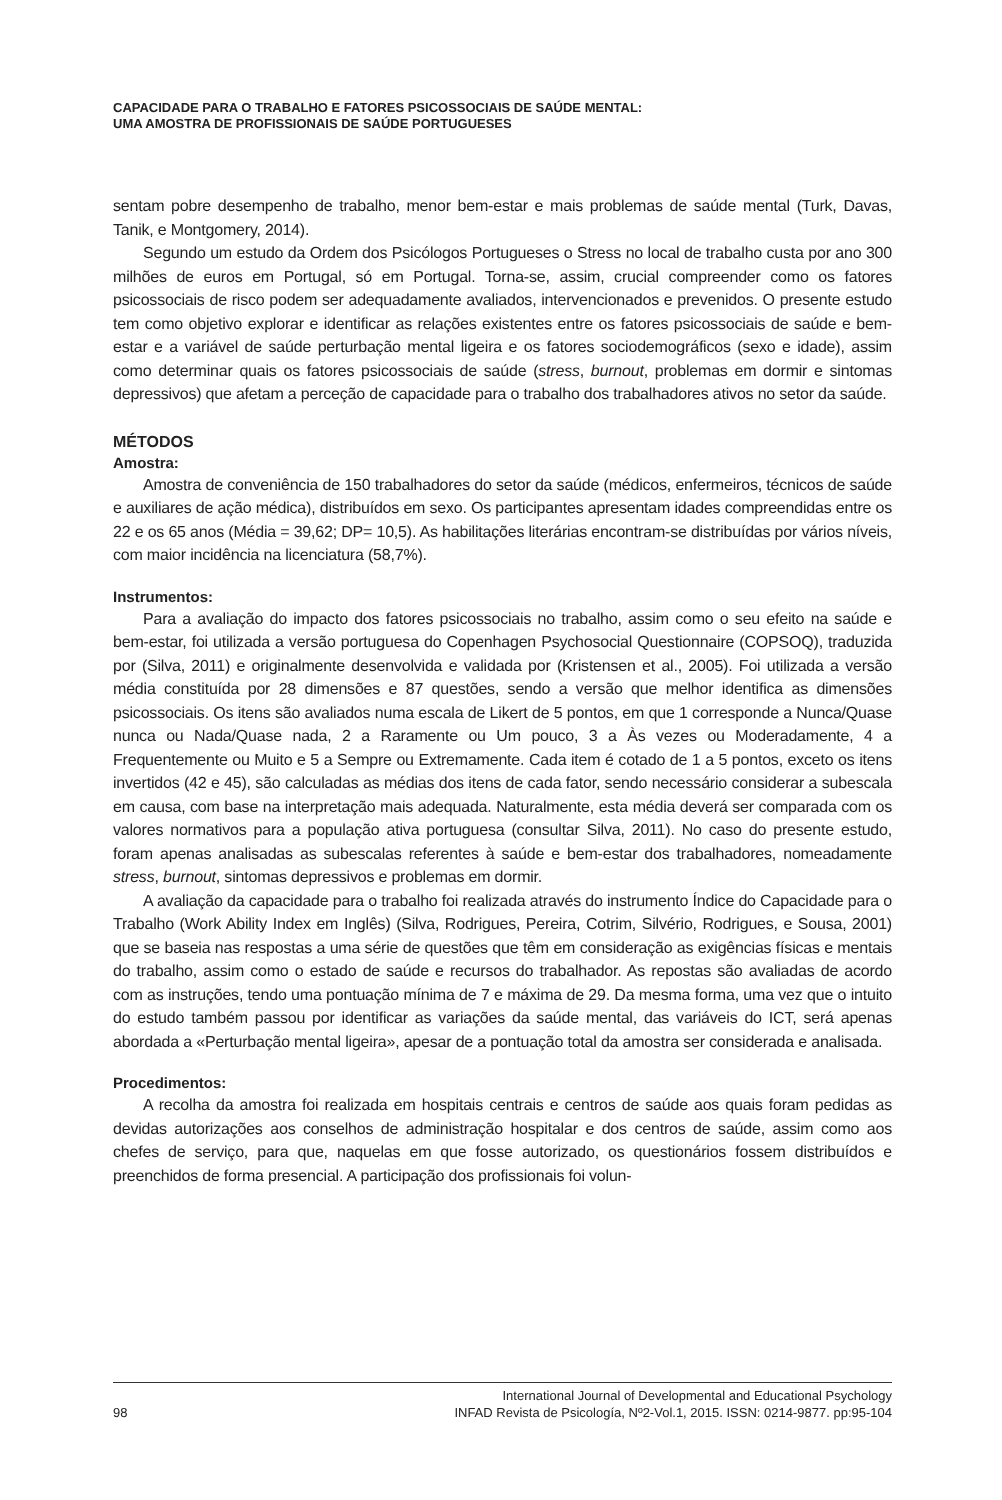CAPACIDADE PARA O TRABALHO E FATORES PSICOSSOCIAIS DE SAÚDE MENTAL:
UMA AMOSTRA DE PROFISSIONAIS DE SAÚDE PORTUGUESES
sentam pobre desempenho de trabalho, menor bem-estar e mais problemas de saúde mental (Turk, Davas, Tanik, e Montgomery, 2014).
Segundo um estudo da Ordem dos Psicólogos Portugueses o Stress no local de trabalho custa por ano 300 milhões de euros em Portugal, só em Portugal. Torna-se, assim, crucial compreender como os fatores psicossociais de risco podem ser adequadamente avaliados, intervencionados e prevenidos. O presente estudo tem como objetivo explorar e identificar as relações existentes entre os fatores psicossociais de saúde e bem-estar e a variável de saúde perturbação mental ligeira e os fatores sociodemográficos (sexo e idade), assim como determinar quais os fatores psicossociais de saúde (stress, burnout, problemas em dormir e sintomas depressivos) que afetam a perceção de capacidade para o trabalho dos trabalhadores ativos no setor da saúde.
MÉTODOS
Amostra:
Amostra de conveniência de 150 trabalhadores do setor da saúde (médicos, enfermeiros, técnicos de saúde e auxiliares de ação médica), distribuídos em sexo. Os participantes apresentam idades compreendidas entre os 22 e os 65 anos (Média = 39,62; DP= 10,5). As habilitações literárias encontram-se distribuídas por vários níveis, com maior incidência na licenciatura (58,7%).
Instrumentos:
Para a avaliação do impacto dos fatores psicossociais no trabalho, assim como o seu efeito na saúde e bem-estar, foi utilizada a versão portuguesa do Copenhagen Psychosocial Questionnaire (COPSOQ), traduzida por (Silva, 2011) e originalmente desenvolvida e validada por (Kristensen et al., 2005). Foi utilizada a versão média constituída por 28 dimensões e 87 questões, sendo a versão que melhor identifica as dimensões psicossociais. Os itens são avaliados numa escala de Likert de 5 pontos, em que 1 corresponde a Nunca/Quase nunca ou Nada/Quase nada, 2 a Raramente ou Um pouco, 3 a Às vezes ou Moderadamente, 4 a Frequentemente ou Muito e 5 a Sempre ou Extremamente. Cada item é cotado de 1 a 5 pontos, exceto os itens invertidos (42 e 45), são calculadas as médias dos itens de cada fator, sendo necessário considerar a subescala em causa, com base na interpretação mais adequada. Naturalmente, esta média deverá ser comparada com os valores normativos para a população ativa portuguesa (consultar Silva, 2011). No caso do presente estudo, foram apenas analisadas as subescalas referentes à saúde e bem-estar dos trabalhadores, nomeadamente stress, burnout, sintomas depressivos e problemas em dormir.
A avaliação da capacidade para o trabalho foi realizada através do instrumento Índice do Capacidade para o Trabalho (Work Ability Index em Inglês) (Silva, Rodrigues, Pereira, Cotrim, Silvério, Rodrigues, e Sousa, 2001) que se baseia nas respostas a uma série de questões que têm em consideração as exigências físicas e mentais do trabalho, assim como o estado de saúde e recursos do trabalhador. As repostas são avaliadas de acordo com as instruções, tendo uma pontuação mínima de 7 e máxima de 29. Da mesma forma, uma vez que o intuito do estudo também passou por identificar as variações da saúde mental, das variáveis do ICT, será apenas abordada a «Perturbação mental ligeira», apesar de a pontuação total da amostra ser considerada e analisada.
Procedimentos:
A recolha da amostra foi realizada em hospitais centrais e centros de saúde aos quais foram pedidas as devidas autorizações aos conselhos de administração hospitalar e dos centros de saúde, assim como aos chefes de serviço, para que, naquelas em que fosse autorizado, os questionários fossem distribuídos e preenchidos de forma presencial. A participação dos profissionais foi volun-
98 International Journal of Developmental and Educational Psychology
INFAD Revista de Psicología, Nº2-Vol.1, 2015. ISSN: 0214-9877. pp:95-104